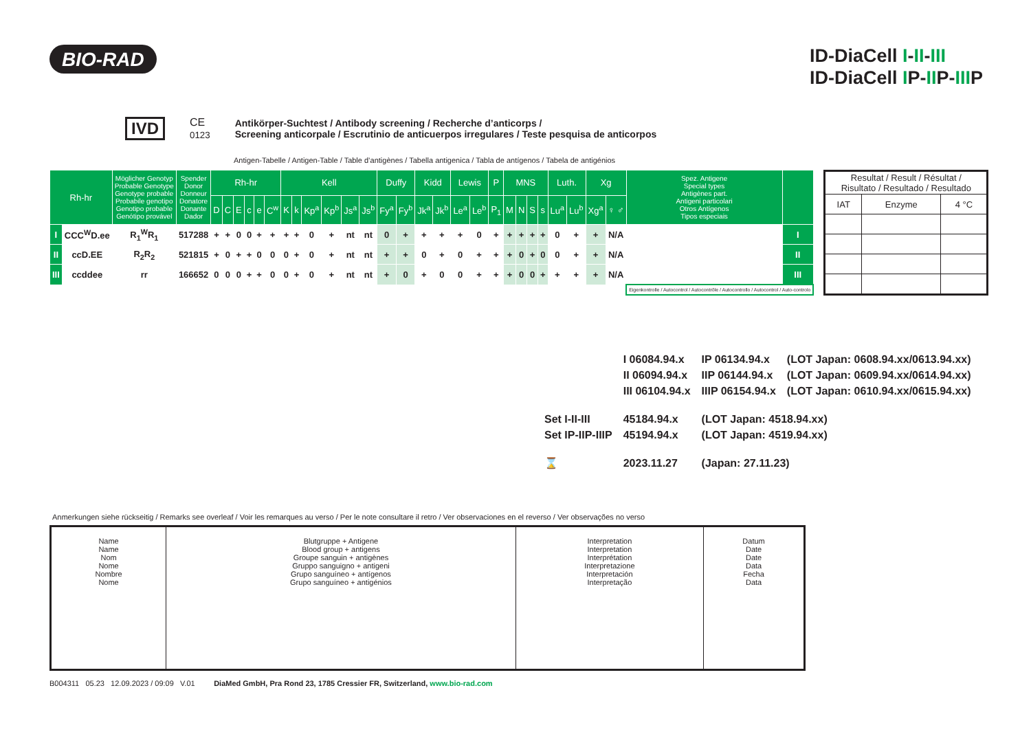BIO-RAD
ID-DiaCell I-II-III
ID-DiaCell IP-IIP-IIIP
IVD CE
0123
Antikörper-Suchtest / Antibody screening / Recherche d’anticorps /
Screening anticorpale / Escrutinio de anticuerpos irregulares / Teste pesquisa de anticorpos
Antigen-Tabelle / Antigen-Table / Table d’antigènes / Tabella antigenica / Tabla de antígenos / Tabela de antigénios
| Rh-hr | | Möglicher Genotyp Probable Genotype Genotype probable Probabile genotipo Genotipo probable Genótipo provável | Spender Donor Donneur Donatore Donante Dador | Rh-hr | | | | | | Kell | | | | | | Duffy | | Kidd | | Lewis | | P | MNS | | | | Luth. | | Xg | | Spez. Antigene Special types Antigènes part. Antigeni particolari Otros Antígenos Tipos especiais | |
| --- | --- | --- | --- | --- | --- | --- | --- | --- | --- | --- | --- | --- | --- | --- | --- | --- | --- | --- | --- | --- | --- | --- | --- | --- | --- | --- | --- | --- | --- | --- | --- | --- |
| | | | | D | C | E | c | e | C<sup>w</sup> | K | k | Kp<sup>a</sup> | Kp<sup>b</sup> | Js<sup>a</sup> | Js<sup>b</sup> | Fy<sup>a</sup> | Fy<sup>b</sup> | Jk<sup>a</sup> | Jk<sup>b</sup> | Le<sup>a</sup> | Le<sup>b</sup> | P<sub>1</sub> | M | N | S | s | Lu<sup>a</sup> | Lu<sup>b</sup> | Xg<sup>a</sup> | ♀ ♂ | | |
| I | CCC<sup>W</sup>D.ee | R<sub>1</sub><sup>W</sup>R<sub>1</sub> | 517288 | + | + | 0 | 0 | + | + | + | + | 0 | + | nt | nt | 0 | + | + | + | + | 0 | + | + | + | + | + | 0 | + | + | N/A | | I |
| II | ccD.EE | R<sub>2</sub>R<sub>2</sub> | 521815 | + | 0 | + | + | 0 | 0 | 0 | + | 0 | + | nt | nt | + | + | 0 | + | 0 | + | + | + | 0 | + | 0 | 0 | + | + | N/A | | II |
| III | ccddee | rr | 166652 | 0 | 0 | 0 | + | + | 0 | 0 | + | 0 | + | nt | nt | + | 0 | + | 0 | 0 | + | + | + | 0 | 0 | + | + | + | + | N/A | | III |
| | | | | | | | | | | | | | | | | | | | | | | | | | | | | | | | Eigenkontrolle / Autocontrol / Autocontrôle / Autocontrollo / Autocontrol / Auto-controlo | |
| Resultat / Result / Résultat / Risultato / Resultado / Resultado | | |
| IAT | Enzyme | 4 °C |
| | I 06084.94.x | IP 06134.94.x | (LOT Japan: 0608.94.xx/0613.94.xx) |
| | II 06094.94.x | IIP 06144.94.x | (LOT Japan: 0609.94.xx/0614.94.xx) |
| | III 06104.94.x | IIIP 06154.94.x | (LOT Japan: 0610.94.xx/0615.94.xx) |
| Set I-II-III | 45184.94.x | (LOT Japan: 4518.94.xx) | |
| Set IP-IIP-IIIP | 45194.94.x | (LOT Japan: 4519.94.xx) | |
| ⌛ | 2023.11.27 | (Japan: 27.11.23) | |
Anmerkungen siehe rückseitig / Remarks see overleaf / Voir les remarques au verso / Per le note consultare il retro / Ver observaciones en el reverso / Ver observações no verso
| Name Name Nom Nome Nombre Nome | Blutgruppe + Antigene Blood group + antigens Groupe sanguin + antigènes Gruppo sanguigno + antigeni Grupo sanguíneo + antígenos Grupo sanguíneo + antigénios | Interpretation Interpretation Interprétation Interpretazione Interpretación Interpretação | Datum Date Date Data Fecha Data |
B004311 05.23 12.09.2023 / 09:09 V.01 DiaMed GmbH, Pra Rond 23, 1785 Cressier FR, Switzerland, www.bio-rad.com